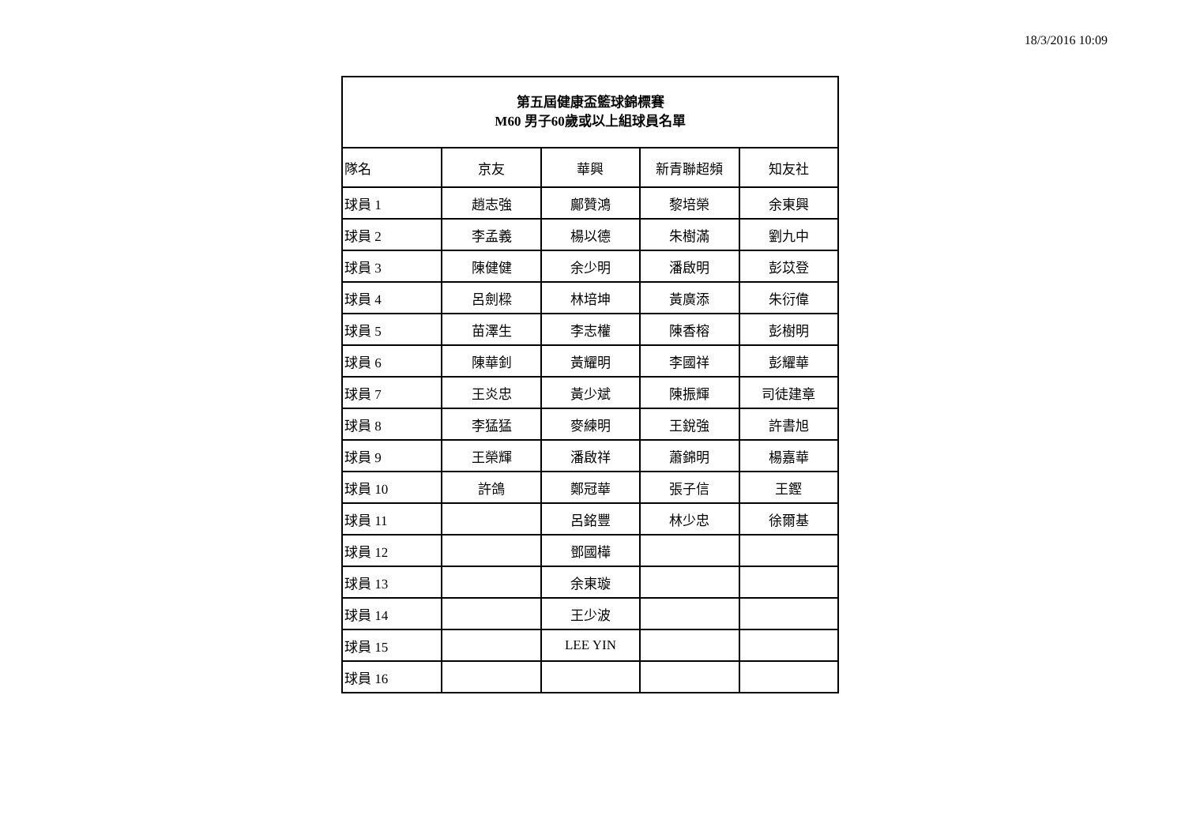18/3/2016 10:09
| 第五屆健康盃籃球錦標賽 M60 男子60歲或以上組球員名單 | | | | |
| --- | --- | --- | --- | --- |
| 隊名 | 京友 | 華興 | 新青聯超頻 | 知友社 |
| 球員 1 | 趙志強 | 鄺贊鴻 | 黎培榮 | 余東興 |
| 球員 2 | 李孟義 | 楊以德 | 朱樹滿 | 劉九中 |
| 球員 3 | 陳健健 | 余少明 | 潘啟明 | 彭苡登 |
| 球員 4 | 呂劍樑 | 林培坤 | 黃廣添 | 朱衍偉 |
| 球員 5 | 苗澤生 | 李志權 | 陳香榕 | 彭樹明 |
| 球員 6 | 陳華釗 | 黃耀明 | 李國祥 | 彭耀華 |
| 球員 7 | 王炎忠 | 黃少斌 | 陳振輝 | 司徒建章 |
| 球員 8 | 李猛猛 | 麥練明 | 王銳強 | 許書旭 |
| 球員 9 | 王榮輝 | 潘啟祥 | 蕭錦明 | 楊嘉華 |
| 球員 10 | 許鴿 | 鄭冠華 | 張子信 | 王鏗 |
| 球員 11 | | 呂銘豐 | 林少忠 | 徐爾基 |
| 球員 12 | | 鄧國樺 | | |
| 球員 13 | | 余東璇 | | |
| 球員 14 | | 王少波 | | |
| 球員 15 | | LEE YIN | | |
| 球員 16 | | | | |